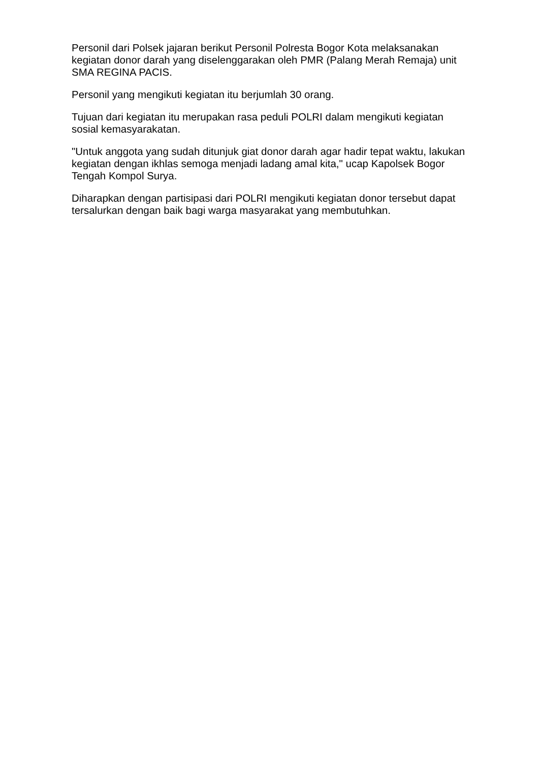Personil dari Polsek jajaran berikut Personil Polresta Bogor Kota melaksanakan kegiatan donor darah yang diselenggarakan oleh PMR (Palang Merah Remaja) unit SMA REGINA PACIS.
Personil yang mengikuti kegiatan itu berjumlah 30 orang.
Tujuan dari kegiatan itu merupakan rasa peduli POLRI dalam mengikuti kegiatan sosial kemasyarakatan.
"Untuk anggota yang sudah ditunjuk giat donor darah agar hadir tepat waktu, lakukan kegiatan dengan ikhlas semoga menjadi ladang amal kita," ucap Kapolsek Bogor Tengah Kompol Surya.
Diharapkan dengan partisipasi dari POLRI mengikuti kegiatan donor tersebut dapat tersalurkan dengan baik bagi warga masyarakat yang membutuhkan.